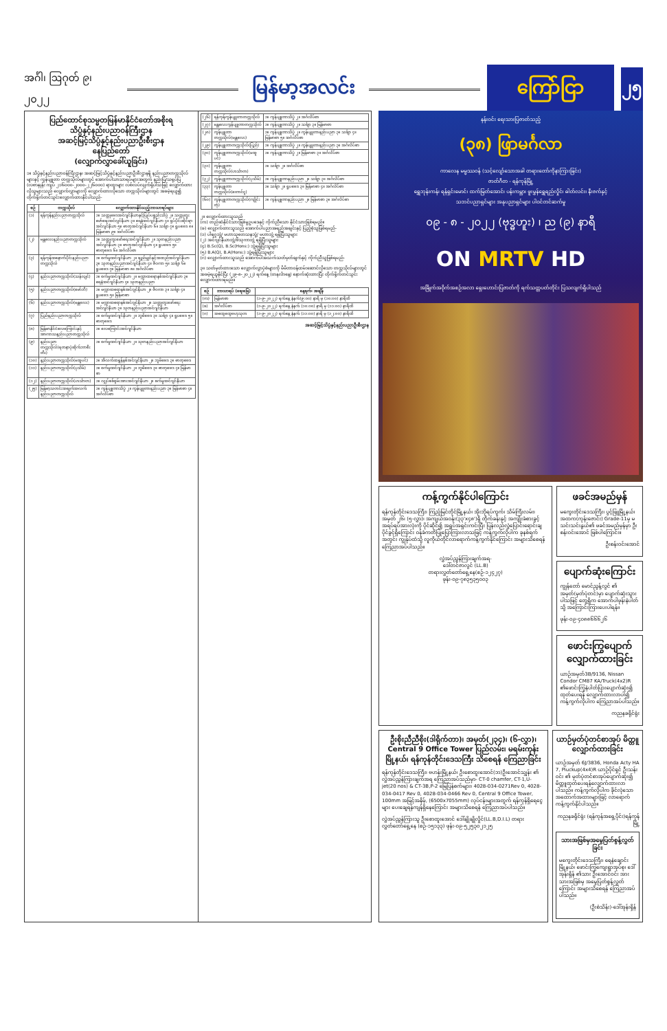အင်္ဂါ၊ ဩဂုတ် ၉၊ ၂၀၂၂
မြန်မာ့အလင်း
ကြော်ငြာ
၂၅
ပြည်ထောင်စုသမ္မတမြန်မာနိုင်ငံတော်အစိုးရ
သိပ္ပံနှင့်နည်းပညာဝန်ကြီးဌာန
အဆင့်မြင့်သိပ္ပံနှင့်နည်းပညာဦးစီးဌာန
နေပြည်တော်
(လျှောက်လွှာခေါ်ယူခြင်း)
၁။ သိပ္ပံနှင့်နည်းပညာဝန်ကြီးဌာန၊ အဆင့်မြင့်သိပ္ပံနှင့်နည်းပညာဦးစီးဌာနရှိ နည်းပညာတက္ကသိုလ်များနှင့် ကွန်ပျူတာ တက္ကသိုလ်များတွင် အောက်ပါသာသာရပ်များအတွက် နည်းပြ/သရုပ်ပြ (လစာနှုန်း ကျပ် ၂၁၆၀၀၀-၂၀၀၀-၂၂၆၀၀၀) ရာထူးများ လစ်လပ်လျက်ရှိပါသဖြင့် လျှောက်ထားလိုသူများသည် လျှောက်လွှာများကို လျှောက်ထားလိုသော တက္ကသိုလ်များတွင် အခမဲ့ရယူ၍ တိုက်ရိုက်တင်သွင်းလျှောက်ထားနိုင်ပါသည်-
| စဉ် | တက္ကသိုလ် | လျှောက်ထားနိုင်သည့်ဘာသာရပ်များ |
| --- | --- | --- |
| (၁) | ရန်ကုန်နည်းပညာတက္ကသိုလ် | ၁။ သတ္တုဗေဒအင်ဂျင်နီယာနှင့်ပြုပ်ပစ္စည်းသိပ္ပံ ၂။ သတ္တုတူးဖော်ရေးအင်ဂျင်နီယာ ၃။ ရေနံအင်ဂျင်နီယာ ၄။ ရုပ်ပိုင်းဆိုင်ရာအင်ဂျင်နီယာ ၅။ ဓာတုအင်ဂျင်နီယာ ၆။ သင်္ချာ ၇။ ရူပဗေဒ ၈။ မြန်မာစာ ၉။ အင်္ဂလိပ်စာ |
| (၂) | မန္တလေးနည်းပညာတက္ကသိုလ် | ၁။ သတ္တုတူးဖော်ရေးအင်ဂျင်နီယာ ၂။ သုတနည်းပညာအင်ဂျင်နီယာ ၃။ ဓာတုအင်ဂျင်နီယာ ၄။ ရူပဗေဒ ၅။ ဓာတုဗေဒ ၆။ အင်္ဂလိပ်စာ |
| (၃) | ရန်ကုန်အနောက်ပိုင်းနည်းပညာတက္ကသိုလ် | ၁။ စက်မှုအင်ဂျင်နီယာ ၂။ ချည်မျှင်နှင့်အထည်အင်ဂျင်နီယာ ၃။ သုတနည်းပညာအင်ဂျင်နီယာ ၄။ ဇီဝကာ ၅။ သင်္ချာ ၆။ ရူပဗေဒ ၇။ မြန်မာစာ ၈။ အင်္ဂလိပ်စာ |
| (၄) | နည်းပညာတက္ကသိုလ်(သန်လျင်) | ၁။ စက်မှုအင်ဂျင်နီယာ ၂။ မက္ကာထရောနစ်အင်ဂျင်နီယာ ၃။ ရေနံအင်ဂျင်နီယာ ၄။ သုတနည်းပညာ |
| (၅) | နည်းပညာတက္ကသိုလ်(မော်ဘီ) | ၁။ မက္ကာထရောနစ်အင်ဂျင်နီယာ ၂။ ဇီဝကာ ၃။ သင်္ချာ ၄။ ရူပဗေဒ ၅။ မြန်မာစာ |
| (၆) | နည်းပညာတက္ကသိုလ်(မန္တလေး) | ၁။ မက္ကာထရောနစ်အင်ဂျင်နီယာ ၂။ သတ္တုတူးဖော်ရေးအင်ဂျင်နီယာ ၃။ သုတနည်းပညာအင်ဂျင်နီယာ |
| (၇) | ပြည်နည်းပညာတက္ကသိုလ် | ၁။ စက်မှုအင်ဂျင်နီယာ ၂။ ဘူမိဗေဒ ၃။ သင်္ချာ ၄။ ရူပဗေဒ ၅။ ဓာတုဗေဒ |
| (၈) | မြန်မာနိုင်ငံလေကြောင်းနှင့်အာကာသနည်းပညာတက္ကသိုလ် | ၁။ လေကြောင်းအင်ဂျင်နီယာ |
| (၉) | နည်းပညာတက္ကသိုလ်(ရတနာပုံဆိုက်ဘာစီးတီး) | ၁။ စက်မှုအင်ဂျင်နီယာ ၂။ သုတနည်းပညာအင်ဂျင်နီယာ |
| (၁၀) | နည်းပညာတက္ကသိုလ်(မအူပင်) | ၁။ အီလက်ထရွန်နစ်အင်ဂျင်နီယာ ၂။ ဘူမိဗေဒ ၃။ ဓာတုဗေဒ |
| (၁၁) | နည်းပညာတက္ကသိုလ်(ပုသိမ်) | ၁။ စက်မှုအင်ဂျင်နီယာ ၂။ ဘူမိဗေဒ ၃။ ဓာတုဗေဒ ၄။ မြန်မာစာ |
| (၁၂) | နည်းပညာတက္ကသိုလ်(ဟင်္သာတ) | ၁။ လျှပ်စစ်စွမ်းအားအင်ဂျင်နီယာ ၂။ စက်မှုအင်ဂျင်နီယာ |
| (၂၅) | မြန်မာ့သတင်းအချက်အလက်နည်းပညာတက္ကသိုလ် | ၁။ ကွန်ပျူတာသိပ္ပံ ၂။ ကွန်ပျူတာနည်းပညာ ၃။ မြန်မာစာ ၄။ အင်္ဂလိပ်စာ |
| (၂၆) | ရန်ကုန်ကွန်ပျူတာတက္ကသိုလ် | ၁။ ကွန်ပျူတာသိပ္ပံ ၂။ အင်္ဂလိပ်စာ |
| (၂၇) | မန္တလေးကွန်ပျူတာတက္ကသိုလ် | ၁။ ကွန်ပျူတာသိပ္ပံ ၂။ သင်္ချာ ၃။ မြန်မာစာ |
| (၂၈) | ကွန်ပျူတာတက္ကသိုလ်(မန္တလေး) | ၁။ ကွန်ပျူတာသိပ္ပံ ၂။ ကွန်ပျူတာနည်းပညာ ၃။ သင်္ချာ ၄။ မြန်မာစာ ၅။ အင်္ဂလိပ်စာ |
| (၂၉) | ကွန်ပျူတာတက္ကသိုလ်(ပြည်) | ၁။ ကွန်ပျူတာသိပ္ပံ ၂။ ကွန်ပျူတာနည်းပညာ ၃။ အင်္ဂလိပ်စာ |
| (၃၀) | ကွန်ပျူတာတက္ကသိုလ်(မအူပင်) | ၁။ ကွန်ပျူတာသိပ္ပံ ၂။ မြန်မာစာ ၃။ အင်္ဂလိပ်စာ |
| (၃၁) | ကွန်ပျူတာတက္ကသိုလ်(ဟင်္သာတ) | ၁။ သင်္ချာ ၂။ အင်္ဂလိပ်စာ |
| (၃၂) | ကွန်ပျူတာတက္ကသိုလ်(ပုသိမ်) | ၁။ ကွန်ပျူတာနည်းပညာ ၂။ သင်္ချာ ၃။ အင်္ဂလိပ်စာ |
| (၃၃) | ကွန်ပျူတာတက္ကသိုလ်(တောင်ငူ) | ၁။ သင်္ချာ ၂။ ရူပဗေဒ ၃။ မြန်မာစာ ၄။ အင်္ဂလိပ်စာ |
| (၆၀) | ကွန်ပျူတာတက္ကသိုလ်(ကျိုင်းတုံ) | ၁။ ကွန်ပျူတာနည်းပညာ ၂။ မြန်မာစာ ၃။ အင်္ဂလိပ်စာ |
၂။ လျှောက်ထားသူသည်
(က) တည်ဆဲနိုင်ငံသားဖြစ်မှုဥပဒေနှင့် ကိုက်ညီသော နိုင်ငံသားဖြစ်ရမည်။
(ခ) လျှောက်ထားသူသည် အောက်ပါပညာအရည်အချင်းနှင့် ပြည့်စုံသူဖြစ်ရမည်-
(၁) ပါရဂူဘွဲ့/ မဟာသုတေသနဘွဲ့/ မဟာဘွဲ့ ရရှိပြီးသူများ
(၂) အင်ဂျင်နီယာဘွဲ့/ဗိသုကာဘွဲ့ ရရှိပြီးသူများ
(၄) B.Sc(Q), B.Sc(Hons:) ဘွဲ့ရရှိပြီးသူများ
(၅) B.A(Q), B.A(Hons:) ဘွဲ့ရရှိပြီးသူများ
(ဂ) လျှောက်ထားသူသည် အောက်ပါအသက်သတ်မှတ်ချက်နှင့် ကိုက်ညီသူဖြစ်ရမည်-
၃။ သတ်မှတ်ထားသော လျှောက်လွှာပုံစံများကို မိမိတာဝန်ထမ်းဆောင်လိုသော တက္ကသိုလ်များတွင် အခမဲ့ရယူနိုင်ပြီး (၂၉-၈-၂၀၂၂) ရက်နေ့ (တနင်္လာနေ့) နောက်ဆုံးထားပြီး တိုက်ရိုက်တင်သွင်းလျှောက်ထားရမည်။
| စဉ် | ဘာသာရပ် (ရေးဖြေ) | နေ့ရက်၊ အချိန် |
| --- | --- | --- |
| (က) | မြန်မာစာ | (၁-၉-၂၀၂၂) ရက်နေ့ နံနက်(၉:၀၀) နာရီ မှ (၁၀:၀၀) နာရီထိ |
| (ခ) | အင်္ဂလိပ်စာ | (၁-၉-၂၀၂၂) ရက်နေ့ နံနက် (၁၀:၀၀) နာရီ မှ (၁၁:၀၀) နာရီထိ |
| (ဂ) | အထွေထွေဗဟုသုတ | (၁-၉-၂၀၂၂) ရက်နေ့ နံနက် (၁၁:၀၀) နာရီ မှ (၁၂:၀၀) နာရီထိ |
အဆင့်မြင့်သိပ္ပံနှင့်နည်းပညာဦးစီးဌာန
နန်းဝင်း ရေးသားပြဇာတ်သည့်
(၃၈) ဖြာမင်္ဂလာ
ကာလေန မမ္မဿဝန် (သင့်လျော်သောအခါ တရားတော်ကိုနာကြားခြင်း)
ဇာတ်ဂီတ - ရန်ကုန်မြို့
ရွှေဘုန်းကန်၊ ရန်ရှင်းမောင်၊ ထက်မြတ်အောင်၊ ပန်းကမ္ဘာ၊ ဖူးမွှန်ရွှေရည်လှိုင်၊ ဓါတ်လင်း၊ နီးဇက်နှင့်
သဘင်ပညာရှင်များ အနုပညာရှင်များ ပါဝင်တင်ဆက်မှု
၀၉ - ၈ - ၂၀၂၂ (ဗုဒ္ဓဟူး) ၊ ည (၉) နာရီ
ON MRTV HD
အခြိုက်အဝိုက်အစဉ်အလာ ရှေးဟောင်းပြဇာတ်ကို ရက်သတ္တပတ်တိုင်း ပြသလျက်ရှိပါသည်
ကန့်ကွက်နိုင်ပါကြောင်း
ရန်ကုန်တိုင်းဒေသကြီး၊ ကြည့်မြင်တိုင်မြို့နယ်၊ အိုးဘိုရပ်ကွက်၊ သိမ်ကြီးလမ်း၊ အမှတ် ၂၆၊ (၅-လွှာ)၊ အကျယ်အဝန်း(၃၃'x၄၈')ရှိ တိုက်ခန်းနှင့် အကျိုးခံစားခွင့် အရပ်ရပ်အားလုံးကို ပိုင်ဆိုင်၍ အရှုပ်အရှင်းကင်းပြီး ပြန်လည်လွှဲပြောင်းရောင်းချ ပိုင်ခွင့်ရှိကြောင်း ဝန်ခံကတိပြုပြောကြားလာသဖြင့် ကန့်ကွက်လိုပါက ခုနစ်ရက်အတွင်း ကျွန်ုပ်ထံသို့ လူကိုယ်တိုင်လာရောက်ကန့်ကွက်နိုင်ကြောင်း အများသိစေရန်ကြေညာအပ်ပါသည်။
လွှဲအပ်ညွှန်ကြားချက်အရ-
ဒေါ်တင်ဇာလွင် (LL.B)
တရားလွှတ်တော်ရှေ့နေ(စဉ်-၁၂၄၂၇)
ဖုန်း-၀၉-၇၈၃၅၃၅၀၀၃
ဖခင်အမည်မှန်
မကွေးတိုင်းဒေသကြီး၊ ပွင့်ဖြူမြို့နယ်၊ အထက(ကုန်းဇောင်း) Grade-11မှ မသင်းသင်းနွယ်၏ ဖခင်အမည်မှန်မှာ ဦးစန်းဝင်းအောင် ဖြစ်ပါကြောင်း။
ဦးစန်းဝင်းအောင်
ပျောက်ဆုံးကြောင်း
ကျွန်တော် မောင်ညွန့်လွင် ၏ အမှတ်(မှတ်ပုံတင်)မှာ ပျောက်ဆုံးသွားပါသဖြင့် တွေ့ရှိက အောက်ပါဖုန်းနံပါတ်သို့ အကြောင်းကြားပေးပါရန်။
ဖုန်း-၀၉-၄၀၈၈၆၆၆၂၆
ဖောင်းကြွပျောက် လျှောက်ထားခြင်း
ယာဉ်အမှတ်3B/9136, Nissan Condor CM87 KA/Truck(4x2)R ၏ဖောင်းကြွနံပါတ်ပြားပျောက်ဆုံး၍ ထုတ်ပေးရန် လျှောက်ထားလာပါ၍ ကန့်ကွက်လိုပါက ကြေညာအပ်ပါသည်။
ကညနခရိုင်ရုံး
ဦးစိုးညီညီစိုး(ဒါရိုက်တာ)၊ အမှတ်(၂၃၄)၊ (၆-လွှာ)၊ Central 9 Office Tower ပြည်လမ်း၊ မရမ်းကုန်းမြို့နယ်၊ ရန်ကုန်တိုင်းဒေသကြီး သိစေရန် ကြေညာခြင်း
ရန်ကုန်တိုင်းဒေသကြီး၊ ဗဟန်းမြို့နယ်၊ ဦးစောထူးအောင်(ဘ)ဦးအောင်သျှန်း ၏ လွှဲအပ်ညွှန်ကြားချက်အရ ကြေညာအပ်သည်မှာ- CT-0 chamfer, CT-1,U-jet(20 nos) & CT-3B,P-2 မြေပြန်စက်များ၊ 4028-034-0271Rev 0, 4028-034-0417 Rev 0, 4028-034-0466 Rev 0, Central 9 Office Tower, 100mm အမြင့်အနိမ့်, (6500x7055mm) လုပ်ငန်းများအတွက် ရန်ကုန်ရှိရေငွေများ ပေးချေရန်ကျန်ရှိနေကြောင်း အများသိစေရန် ကြေညာအပ်ပါသည်။
လွှဲအပ်ညွှန်ကြားသူ ဦးစောထူးအောင် ဒေါ်ချိုချိုလှိုင်(LL.B,D.I.L) တရားလွှတ်တော်ရှေ့နေ (စဉ်-၁၅၁၃၃) ဖုန်း-၀၉-၅၂၅၃၀၂၁၂၅
ယာဉ်မှတ်ပုံတင်စာအုပ် မိတ္တူလျှောက်ထားခြင်း
ယာဉ်အမှတ် 6J/3836, Honda Acty HA 7, Piuckup(4x4)R ယာဉ်ပိုင်ရှင် ဦးသန်းဝင်း ၏ မှတ်ပုံတင်စာအုပ်ပျောက်ဆုံး၍ မိတ္တူထုတ်ပေးရန်လျှောက်ထားလာပါသည်။ ကန့်ကွက်လိုပါက ခိုင်လုံသော အထောက်အထားများဖြင့် လာရောက်ကန့်ကွက်နိုင်ပါသည်။
ကညနခရိုင်ရုံး (ရန်ကုန်အရှေ့ပိုင်း)ရန်ကုန်မြို့
သားအဖြစ်မှအမွေပြတ်စွန့်လွှတ်ခြင်း
မကွေးတိုင်းဒေသကြီး၊ ရေနံချောင်းမြို့နယ်၊ ဖောင်းကြွကျေးရွာအုပ်စု၊ ဒေါ်အုန်းရှိန် ၏သား ဦးအောင်ဝင်း အား သားအဖြစ်မှ အမွေပြတ်စွန့်လွှတ်ကြောင်း အများသိစေရန် ကြေညာအပ်ပါသည်။
(ဦးစံသိန်း)-ဒေါ်အုန်းရှိန်